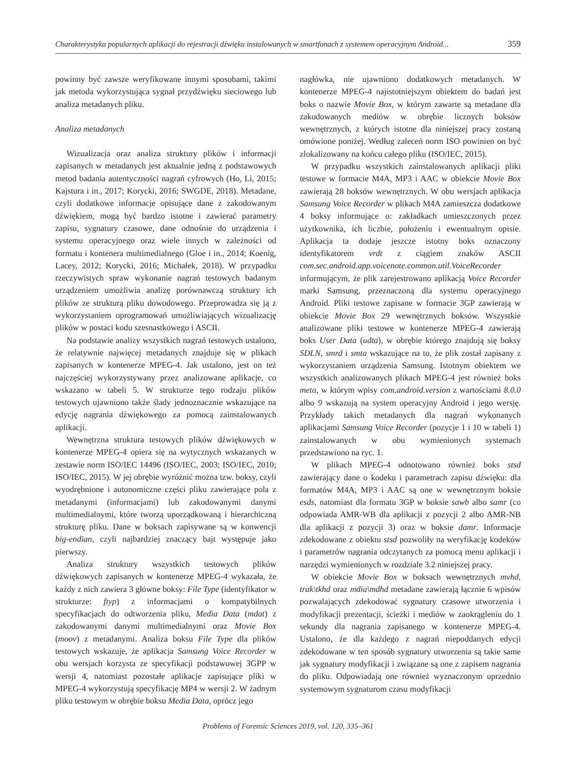Charakterystyka popularnych aplikacji do rejestracji dźwięku instalowanych w smartfonach z systemem operacyjnym Android... 359
powinny być zawsze weryfikowane innymi sposobami, takimi jak metoda wykorzystująca sygnał przydźwięku sieciowego lub analiza metadanych pliku.
Analiza metadanych
Wizualizacja oraz analiza struktury plików i informacji zapisanych w metadanych jest aktualnie jedną z podstawowych metod badania autentyczności nagrań cyfrowych (Ho, Li, 2015; Kajstura i in., 2017; Korycki, 2016; SWGDE, 2018). Metadane, czyli dodatkowe informacje opisujące dane z zakodowanym dźwiękiem, mogą być bardzo istotne i zawierać parametry zapisu, sygnatury czasowe, dane odnośnie do urządzenia i systemu operacyjnego oraz wiele innych w zależności od formatu i kontenera multimedialnego (Gloe i in., 2014; Koenig, Lacey, 2012; Korycki, 2016; Michałek, 2018). W przypadku rzeczywistych spraw wykonanie nagrań testowych badanym urządzeniem umożliwia analizę porównawczą struktury ich plików ze strukturą pliku dowodowego. Przeprowadza się ją z wykorzystaniem oprogramowań umożliwiających wizualizację plików w postaci kodu szesnastkowego i ASCII.
Na podstawie analizy wszystkich nagrań testowych ustalono, że relatywnie najwięcej metadanych znajduje się w plikach zapisanych w kontenerze MPEG-4. Jak ustalono, jest on też najczęściej wykorzystywany przez analizowane aplikacje, co wskazano w tabeli 5. W strukturze tego rodzaju plików testowych ujawniono także ślady jednoznacznie wskazujące na edycję nagrania dźwiękowego za pomocą zainstalowanych aplikacji.
Wewnętrzna struktura testowych plików dźwiękowych w kontenerze MPEG-4 opiera się na wytycznych wskazanych w zestawie norm ISO/IEC 14496 (ISO/IEC, 2003; ISO/IEC, 2010; ISO/IEC, 2015). W jej obrębie wyróżnić można tzw. boksy, czyli wyodrębnione i autonomiczne części pliku zawierające pola z metadanymi (informacjami) lub zakodowanymi danymi multimedialnymi, które tworzą uporządkowaną i hierarchiczną strukturę pliku. Dane w boksach zapisywane są w konwencji big-endian, czyli najbardziej znaczący bajt występuje jako pierwszy.
Analiza struktury wszystkich testowych plików dźwiękowych zapisanych w kontenerze MPEG-4 wykazała, że każdy z nich zawiera 3 główne boksy: File Type (identyfikator w strukturze: ftyp) z informacjami o kompatybilnych specyfikacjach do odtworzenia pliku, Media Data (mdat) z zakodowanymi danymi multimedialnymi oraz Movie Box (moov) z metadanymi. Analiza boksu File Type dla plików testowych wskazuje, że aplikacja Samsung Voice Recorder w obu wersjach korzysta ze specyfikacji podstawowej 3GPP w wersji 4, natomiast pozostałe aplikacje zapisujące pliki w MPEG-4 wykorzystują specyfikację MP4 w wersji 2. W żadnym pliku testowym w obrębie boksu Media Data, oprócz jego
nagłówka, nie ujawniono dodatkowych metadanych. W kontenerze MPEG-4 najistotniejszym obiektem do badań jest boks o nazwie Movie Box, w którym zawarte są metadane dla zakodowanych mediów w obrębie licznych boksów wewnętrznych, z których istotne dla niniejszej pracy zostaną omówione poniżej. Według zaleceń norm ISO powinien on być zlokalizowany na końcu całego pliku (ISO/IEC, 2015).
W przypadku wszystkich zainstalowanych aplikacji pliki testowe w formacie M4A, MP3 i AAC w obiekcie Movie Box zawierają 28 boksów wewnętrznych. W obu wersjach aplikacja Samsung Voice Recorder w plikach M4A zamieszcza dodatkowe 4 boksy informujące o: zakładkach umieszczonych przez użytkownika, ich liczbie, położeniu i ewentualnym opisie. Aplikacja ta dodaje jeszcze istotny boks oznaczony identyfikatorem vrdt z ciągiem znaków ASCII com.sec.android.app.voicenote.common.util.VoiceRecorder informującym, że plik zarejestrowano aplikacją Voice Recorder marki Samsung, przeznaczoną dla systemu operacyjnego Android. Pliki testowe zapisane w formacie 3GP zawierają w obiekcie Movie Box 29 wewnętrznych boksów. Wszystkie analizowane pliki testowe w kontenerze MPEG-4 zawierają boks User Data (udta), w obrębie którego znajdują się boksy SDLN, smrd i smta wskazujące na to, że plik został zapisany z wykorzystaniem urządzenia Samsung. Istotnym obiektem we wszystkich analizowanych plikach MPEG-4 jest również boks meta, w którym wpisy com.android.version z wartościami 8.0.0 albo 9 wskazują na system operacyjny Android i jego wersję. Przykłady takich metadanych dla nagrań wykonanych aplikacjami Samsung Voice Recorder (pozycje 1 i 10 w tabeli 1) zainstalowanych w obu wymienionych systemach przedstawiono na ryc. 1.
W plikach MPEG-4 odnotowano również boks stsd zawierający dane o kodeku i parametrach zapisu dźwięku: dla formatów M4A, MP3 i AAC są one w wewnętrznym boksie esds, natomiast dla formatu 3GP w boksie sawb albo samr (co odpowiada AMR-WB dla aplikacji z pozycji 2 albo AMR-NB dla aplikacji z pozycji 3) oraz w boksie damr. Informacje zdekodowane z obiektu stsd pozwoliły na weryfikację kodeków i parametrów nagrania odczytanych za pomocą menu aplikacji i narzędzi wymienionych w rozdziale 3.2 niniejszej pracy.
W obiekcie Movie Box w boksach wewnętrznych mvhd, trak\tkhd oraz mdia\mdhd metadane zawierają łącznie 6 wpisów pozwalających zdekodować sygnatury czasowe utworzenia i modyfikacji prezentacji, ścieżki i mediów w zaokrągleniu do 1 sekundy dla nagrania zapisanego w kontenerze MPEG-4. Ustalono, że dla każdego z nagrań niepoddanych edycji zdekodowane w ten sposób sygnatury utworzenia są takie same jak sygnatury modyfikacji i związane są one z zapisem nagrania do pliku. Odpowiadają one również wyznaczonym uprzednio systemowym sygnaturom czasu modyfikacji
Problems of Forensic Sciences 2019, vol. 120, 335–361